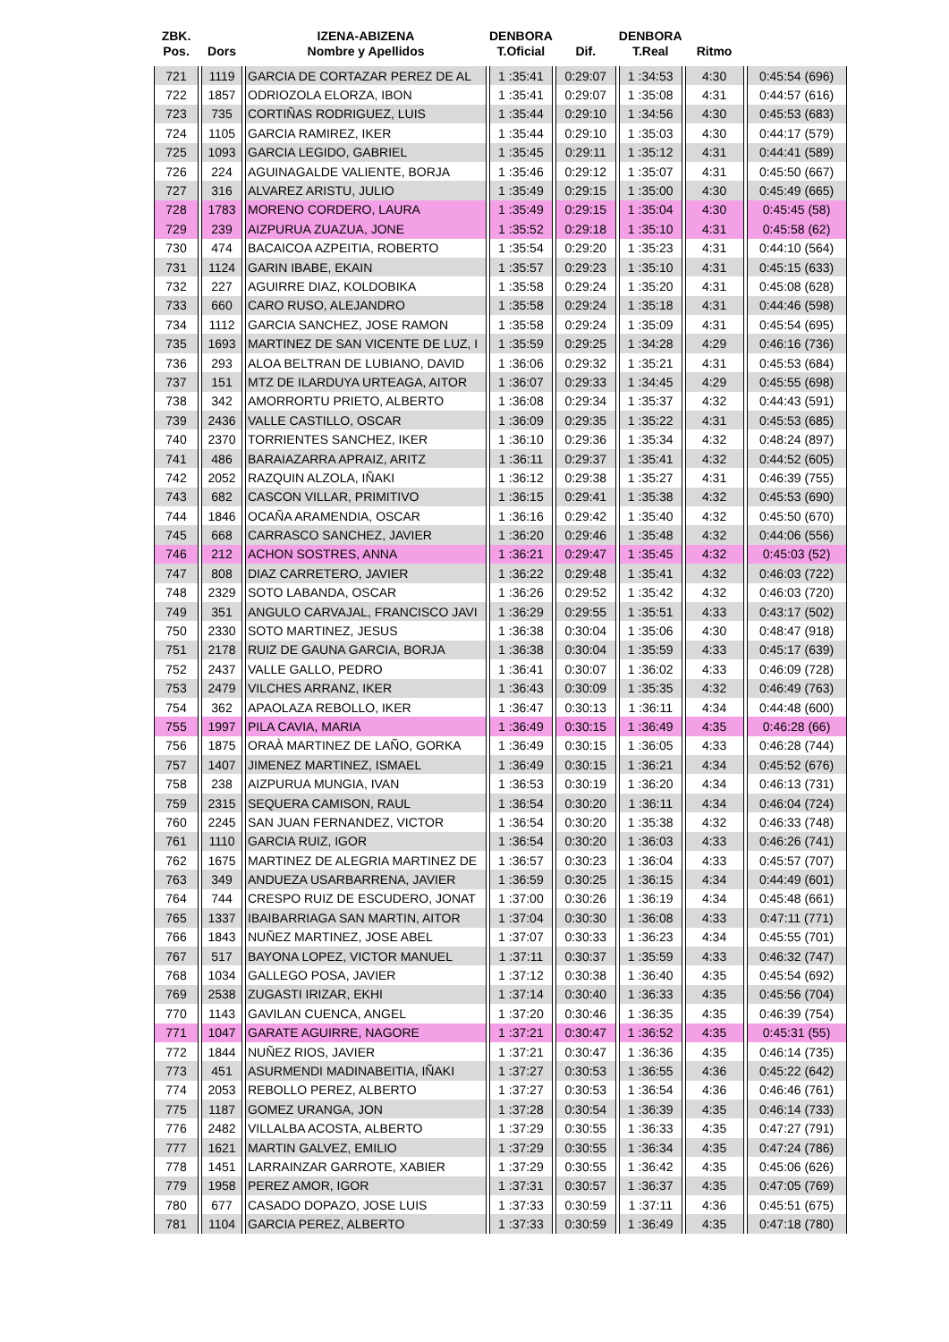| ZBK. Pos. | Dors | IZENA-ABIZENA Nombre y Apellidos | DENBORA T.Oficial | Dif. | DENBORA T.Real | Ritmo | |
| --- | --- | --- | --- | --- | --- | --- | --- |
| 721 | 1119 | GARCIA DE CORTAZAR PEREZ DE AL | 1 :35:41 | 0:29:07 | 1 :34:53 | 4:30 | 0:45:54 (696) |
| 722 | 1857 | ODRIOZOLA ELORZA, IBON | 1 :35:41 | 0:29:07 | 1 :35:08 | 4:31 | 0:44:57 (616) |
| 723 | 735 | CORTIÑAS RODRIGUEZ, LUIS | 1 :35:44 | 0:29:10 | 1 :34:56 | 4:30 | 0:45:53 (683) |
| 724 | 1105 | GARCIA RAMIREZ, IKER | 1 :35:44 | 0:29:10 | 1 :35:03 | 4:30 | 0:44:17 (579) |
| 725 | 1093 | GARCIA LEGIDO, GABRIEL | 1 :35:45 | 0:29:11 | 1 :35:12 | 4:31 | 0:44:41 (589) |
| 726 | 224 | AGUINAGALDE VALIENTE, BORJA | 1 :35:46 | 0:29:12 | 1 :35:07 | 4:31 | 0:45:50 (667) |
| 727 | 316 | ALVAREZ ARISTU, JULIO | 1 :35:49 | 0:29:15 | 1 :35:00 | 4:30 | 0:45:49 (665) |
| 728 | 1783 | MORENO CORDERO, LAURA | 1 :35:49 | 0:29:15 | 1 :35:04 | 4:30 | 0:45:45 (58) |
| 729 | 239 | AIZPURUA ZUAZUA, JONE | 1 :35:52 | 0:29:18 | 1 :35:10 | 4:31 | 0:45:58 (62) |
| 730 | 474 | BACAICOA AZPEITIA, ROBERTO | 1 :35:54 | 0:29:20 | 1 :35:23 | 4:31 | 0:44:10 (564) |
| 731 | 1124 | GARIN IBABE, EKAIN | 1 :35:57 | 0:29:23 | 1 :35:10 | 4:31 | 0:45:15 (633) |
| 732 | 227 | AGUIRRE DIAZ, KOLDOBIKA | 1 :35:58 | 0:29:24 | 1 :35:20 | 4:31 | 0:45:08 (628) |
| 733 | 660 | CARO RUSO, ALEJANDRO | 1 :35:58 | 0:29:24 | 1 :35:18 | 4:31 | 0:44:46 (598) |
| 734 | 1112 | GARCIA SANCHEZ, JOSE RAMON | 1 :35:58 | 0:29:24 | 1 :35:09 | 4:31 | 0:45:54 (695) |
| 735 | 1693 | MARTINEZ DE SAN VICENTE DE LUZ, I | 1 :35:59 | 0:29:25 | 1 :34:28 | 4:29 | 0:46:16 (736) |
| 736 | 293 | ALOA BELTRAN DE LUBIANO, DAVID | 1 :36:06 | 0:29:32 | 1 :35:21 | 4:31 | 0:45:53 (684) |
| 737 | 151 | MTZ DE ILARDUYA URTEAGA, AITOR | 1 :36:07 | 0:29:33 | 1 :34:45 | 4:29 | 0:45:55 (698) |
| 738 | 342 | AMORRORTU PRIETO, ALBERTO | 1 :36:08 | 0:29:34 | 1 :35:37 | 4:32 | 0:44:43 (591) |
| 739 | 2436 | VALLE CASTILLO, OSCAR | 1 :36:09 | 0:29:35 | 1 :35:22 | 4:31 | 0:45:53 (685) |
| 740 | 2370 | TORRIENTES SANCHEZ, IKER | 1 :36:10 | 0:29:36 | 1 :35:34 | 4:32 | 0:48:24 (897) |
| 741 | 486 | BARAIAZARRA APRAIZ, ARITZ | 1 :36:11 | 0:29:37 | 1 :35:41 | 4:32 | 0:44:52 (605) |
| 742 | 2052 | RAZQUIN ALZOLA, IÑAKI | 1 :36:12 | 0:29:38 | 1 :35:27 | 4:31 | 0:46:39 (755) |
| 743 | 682 | CASCON VILLAR, PRIMITIVO | 1 :36:15 | 0:29:41 | 1 :35:38 | 4:32 | 0:45:53 (690) |
| 744 | 1846 | OCAÑA ARAMENDIA, OSCAR | 1 :36:16 | 0:29:42 | 1 :35:40 | 4:32 | 0:45:50 (670) |
| 745 | 668 | CARRASCO SANCHEZ, JAVIER | 1 :36:20 | 0:29:46 | 1 :35:48 | 4:32 | 0:44:06 (556) |
| 746 | 212 | ACHON SOSTRES, ANNA | 1 :36:21 | 0:29:47 | 1 :35:45 | 4:32 | 0:45:03 (52) |
| 747 | 808 | DIAZ CARRETERO, JAVIER | 1 :36:22 | 0:29:48 | 1 :35:41 | 4:32 | 0:46:03 (722) |
| 748 | 2329 | SOTO LABANDA, OSCAR | 1 :36:26 | 0:29:52 | 1 :35:42 | 4:32 | 0:46:03 (720) |
| 749 | 351 | ANGULO CARVAJAL, FRANCISCO JAVI | 1 :36:29 | 0:29:55 | 1 :35:51 | 4:33 | 0:43:17 (502) |
| 750 | 2330 | SOTO MARTINEZ, JESUS | 1 :36:38 | 0:30:04 | 1 :35:06 | 4:30 | 0:48:47 (918) |
| 751 | 2178 | RUIZ DE GAUNA GARCIA, BORJA | 1 :36:38 | 0:30:04 | 1 :35:59 | 4:33 | 0:45:17 (639) |
| 752 | 2437 | VALLE GALLO, PEDRO | 1 :36:41 | 0:30:07 | 1 :36:02 | 4:33 | 0:46:09 (728) |
| 753 | 2479 | VILCHES ARRANZ, IKER | 1 :36:43 | 0:30:09 | 1 :35:35 | 4:32 | 0:46:49 (763) |
| 754 | 362 | APAOLAZA REBOLLO, IKER | 1 :36:47 | 0:30:13 | 1 :36:11 | 4:34 | 0:44:48 (600) |
| 755 | 1997 | PILA CAVIA, MARIA | 1 :36:49 | 0:30:15 | 1 :36:49 | 4:35 | 0:46:28 (66) |
| 756 | 1875 | ORAÀ MARTINEZ DE LAÑO, GORKA | 1 :36:49 | 0:30:15 | 1 :36:05 | 4:33 | 0:46:28 (744) |
| 757 | 1407 | JIMENEZ MARTINEZ, ISMAEL | 1 :36:49 | 0:30:15 | 1 :36:21 | 4:34 | 0:45:52 (676) |
| 758 | 238 | AIZPURUA MUNGIA, IVAN | 1 :36:53 | 0:30:19 | 1 :36:20 | 4:34 | 0:46:13 (731) |
| 759 | 2315 | SEQUERA CAMISON, RAUL | 1 :36:54 | 0:30:20 | 1 :36:11 | 4:34 | 0:46:04 (724) |
| 760 | 2245 | SAN JUAN FERNANDEZ, VICTOR | 1 :36:54 | 0:30:20 | 1 :35:38 | 4:32 | 0:46:33 (748) |
| 761 | 1110 | GARCIA RUIZ, IGOR | 1 :36:54 | 0:30:20 | 1 :36:03 | 4:33 | 0:46:26 (741) |
| 762 | 1675 | MARTINEZ DE ALEGRIA MARTINEZ DE | 1 :36:57 | 0:30:23 | 1 :36:04 | 4:33 | 0:45:57 (707) |
| 763 | 349 | ANDUEZA USARBARRENA, JAVIER | 1 :36:59 | 0:30:25 | 1 :36:15 | 4:34 | 0:44:49 (601) |
| 764 | 744 | CRESPO RUIZ DE ESCUDERO, JONAT | 1 :37:00 | 0:30:26 | 1 :36:19 | 4:34 | 0:45:48 (661) |
| 765 | 1337 | IBAIBARRIAGA SAN MARTIN, AITOR | 1 :37:04 | 0:30:30 | 1 :36:08 | 4:33 | 0:47:11 (771) |
| 766 | 1843 | NUÑEZ MARTINEZ, JOSE ABEL | 1 :37:07 | 0:30:33 | 1 :36:23 | 4:34 | 0:45:55 (701) |
| 767 | 517 | BAYONA LOPEZ, VICTOR MANUEL | 1 :37:11 | 0:30:37 | 1 :35:59 | 4:33 | 0:46:32 (747) |
| 768 | 1034 | GALLEGO POSA, JAVIER | 1 :37:12 | 0:30:38 | 1 :36:40 | 4:35 | 0:45:54 (692) |
| 769 | 2538 | ZUGASTI IRIZAR, EKHI | 1 :37:14 | 0:30:40 | 1 :36:33 | 4:35 | 0:45:56 (704) |
| 770 | 1143 | GAVILAN CUENCA, ANGEL | 1 :37:20 | 0:30:46 | 1 :36:35 | 4:35 | 0:46:39 (754) |
| 771 | 1047 | GARATE AGUIRRE, NAGORE | 1 :37:21 | 0:30:47 | 1 :36:52 | 4:35 | 0:45:31 (55) |
| 772 | 1844 | NUÑEZ RIOS, JAVIER | 1 :37:21 | 0:30:47 | 1 :36:36 | 4:35 | 0:46:14 (735) |
| 773 | 451 | ASURMENDI MADINABEITIA, IÑAKI | 1 :37:27 | 0:30:53 | 1 :36:55 | 4:36 | 0:45:22 (642) |
| 774 | 2053 | REBOLLO PEREZ, ALBERTO | 1 :37:27 | 0:30:53 | 1 :36:54 | 4:36 | 0:46:46 (761) |
| 775 | 1187 | GOMEZ URANGA, JON | 1 :37:28 | 0:30:54 | 1 :36:39 | 4:35 | 0:46:14 (733) |
| 776 | 2482 | VILLALBA ACOSTA, ALBERTO | 1 :37:29 | 0:30:55 | 1 :36:33 | 4:35 | 0:47:27 (791) |
| 777 | 1621 | MARTIN GALVEZ, EMILIO | 1 :37:29 | 0:30:55 | 1 :36:34 | 4:35 | 0:47:24 (786) |
| 778 | 1451 | LARRAINZAR GARROTE, XABIER | 1 :37:29 | 0:30:55 | 1 :36:42 | 4:35 | 0:45:06 (626) |
| 779 | 1958 | PEREZ AMOR, IGOR | 1 :37:31 | 0:30:57 | 1 :36:37 | 4:35 | 0:47:05 (769) |
| 780 | 677 | CASADO DOPAZO, JOSE LUIS | 1 :37:33 | 0:30:59 | 1 :37:11 | 4:36 | 0:45:51 (675) |
| 781 | 1104 | GARCIA PEREZ, ALBERTO | 1 :37:33 | 0:30:59 | 1 :36:49 | 4:35 | 0:47:18 (780) |